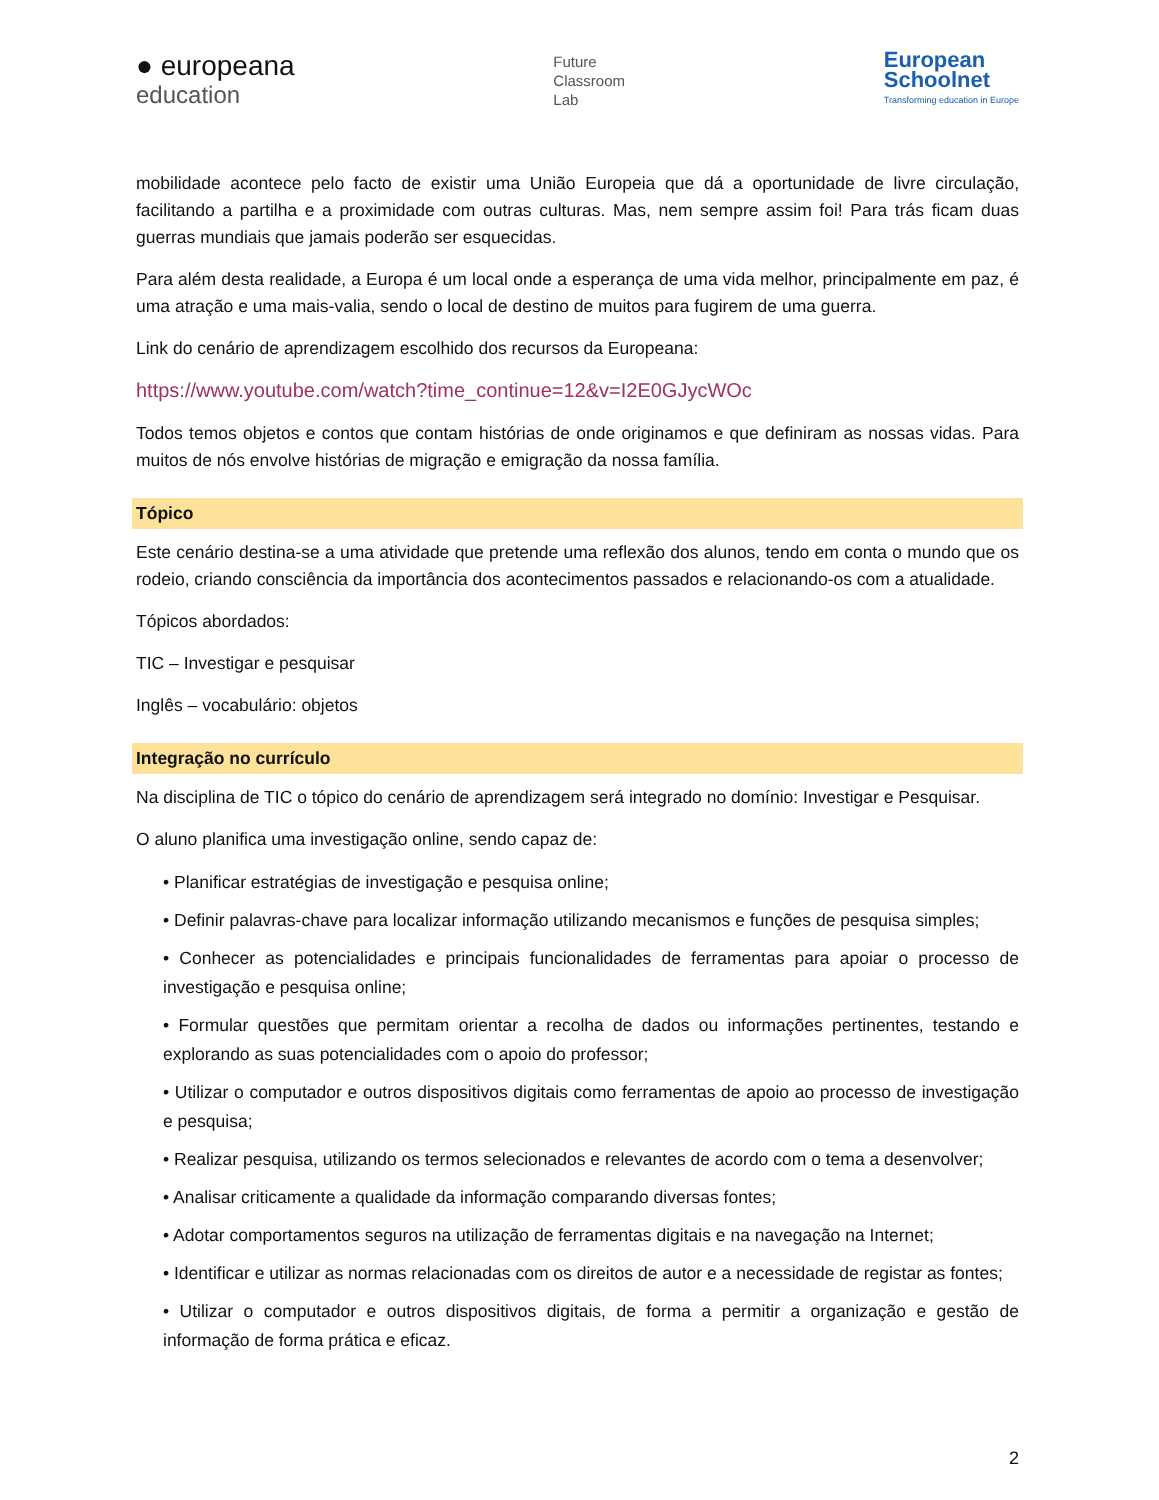● europeana
education
Future
Classroom
Lab
European
Schoolnet
Transforming education in Europe
mobilidade acontece pelo facto de existir uma União Europeia que dá a oportunidade de livre circulação, facilitando a partilha e a proximidade com outras culturas. Mas, nem sempre assim foi! Para trás ficam duas guerras mundiais que jamais poderão ser esquecidas.
Para além desta realidade, a Europa é um local onde a esperança de uma vida melhor, principalmente em paz, é uma atração e uma mais-valia, sendo o local de destino de muitos para fugirem de uma guerra.
Link do cenário de aprendizagem escolhido dos recursos da Europeana:
https://www.youtube.com/watch?time_continue=12&v=I2E0GJycWOc
Todos temos objetos e contos que contam histórias de onde originamos e que definiram as nossas vidas. Para muitos de nós envolve histórias de migração e emigração da nossa família.
Tópico
Este cenário destina-se a uma atividade que pretende uma reflexão dos alunos, tendo em conta o mundo que os rodeio, criando consciência da importância dos acontecimentos passados e relacionando-os com a atualidade.
Tópicos abordados:
TIC – Investigar e pesquisar
Inglês – vocabulário: objetos
Integração no currículo
Na disciplina de TIC o tópico do cenário de aprendizagem será integrado no domínio: Investigar e Pesquisar.
O aluno planifica uma investigação online, sendo capaz de:
• Planificar estratégias de investigação e pesquisa online;
• Definir palavras-chave para localizar informação utilizando mecanismos e funções de pesquisa simples;
• Conhecer as potencialidades e principais funcionalidades de ferramentas para apoiar o processo de investigação e pesquisa online;
• Formular questões que permitam orientar a recolha de dados ou informações pertinentes, testando e explorando as suas potencialidades com o apoio do professor;
• Utilizar o computador e outros dispositivos digitais como ferramentas de apoio ao processo de investigação e pesquisa;
• Realizar pesquisa, utilizando os termos selecionados e relevantes de acordo com o tema a desenvolver;
• Analisar criticamente a qualidade da informação comparando diversas fontes;
• Adotar comportamentos seguros na utilização de ferramentas digitais e na navegação na Internet;
• Identificar e utilizar as normas relacionadas com os direitos de autor e a necessidade de registar as fontes;
• Utilizar o computador e outros dispositivos digitais, de forma a permitir a organização e gestão de informação de forma prática e eficaz.
2